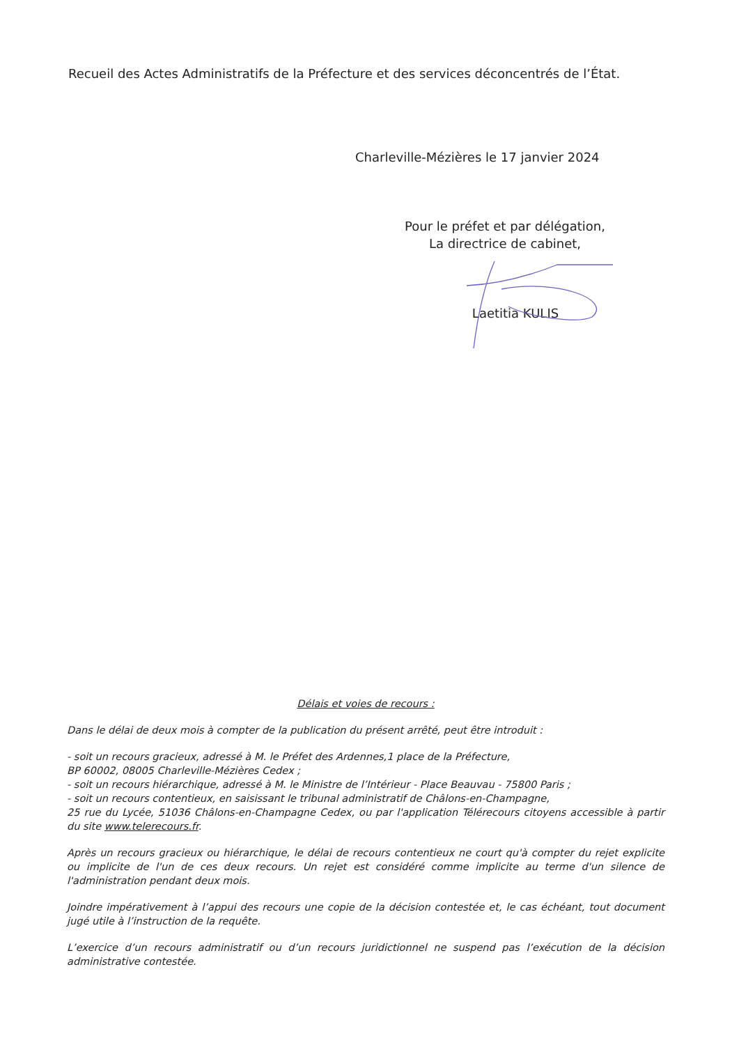Recueil des Actes Administratifs de la Préfecture et des services déconcentrés de l’État.
Charleville-Mézières le 17 janvier 2024
Pour le préfet et par délégation,
La directrice de cabinet,
Laetitia KULIS
Délais et voies de recours :
Dans le délai de deux mois à compter de la publication du présent arrêté, peut être introduit :
- soit un recours gracieux, adressé à M. le Préfet des Ardennes,1 place de la Préfecture,
BP 60002, 08005 Charleville-Mézières Cedex ;
- soit un recours hiérarchique, adressé à M. le Ministre de l’Intérieur - Place Beauvau - 75800 Paris ;
- soit un recours contentieux, en saisissant le tribunal administratif de Châlons-en-Champagne,
25 rue du Lycée, 51036 Châlons-en-Champagne Cedex, ou par l'application Télérecours citoyens accessible à partir du site www.telerecours.fr.
Après un recours gracieux ou hiérarchique, le délai de recours contentieux ne court qu'à compter du rejet explicite ou implicite de l'un de ces deux recours. Un rejet est considéré comme implicite au terme d'un silence de l'administration pendant deux mois.
Joindre impérativement à l’appui des recours une copie de la décision contestée et, le cas échéant, tout document jugé utile à l’instruction de la requête.
L’exercice d’un recours administratif ou d’un recours juridictionnel ne suspend pas l’exécution de la décision administrative contestée.